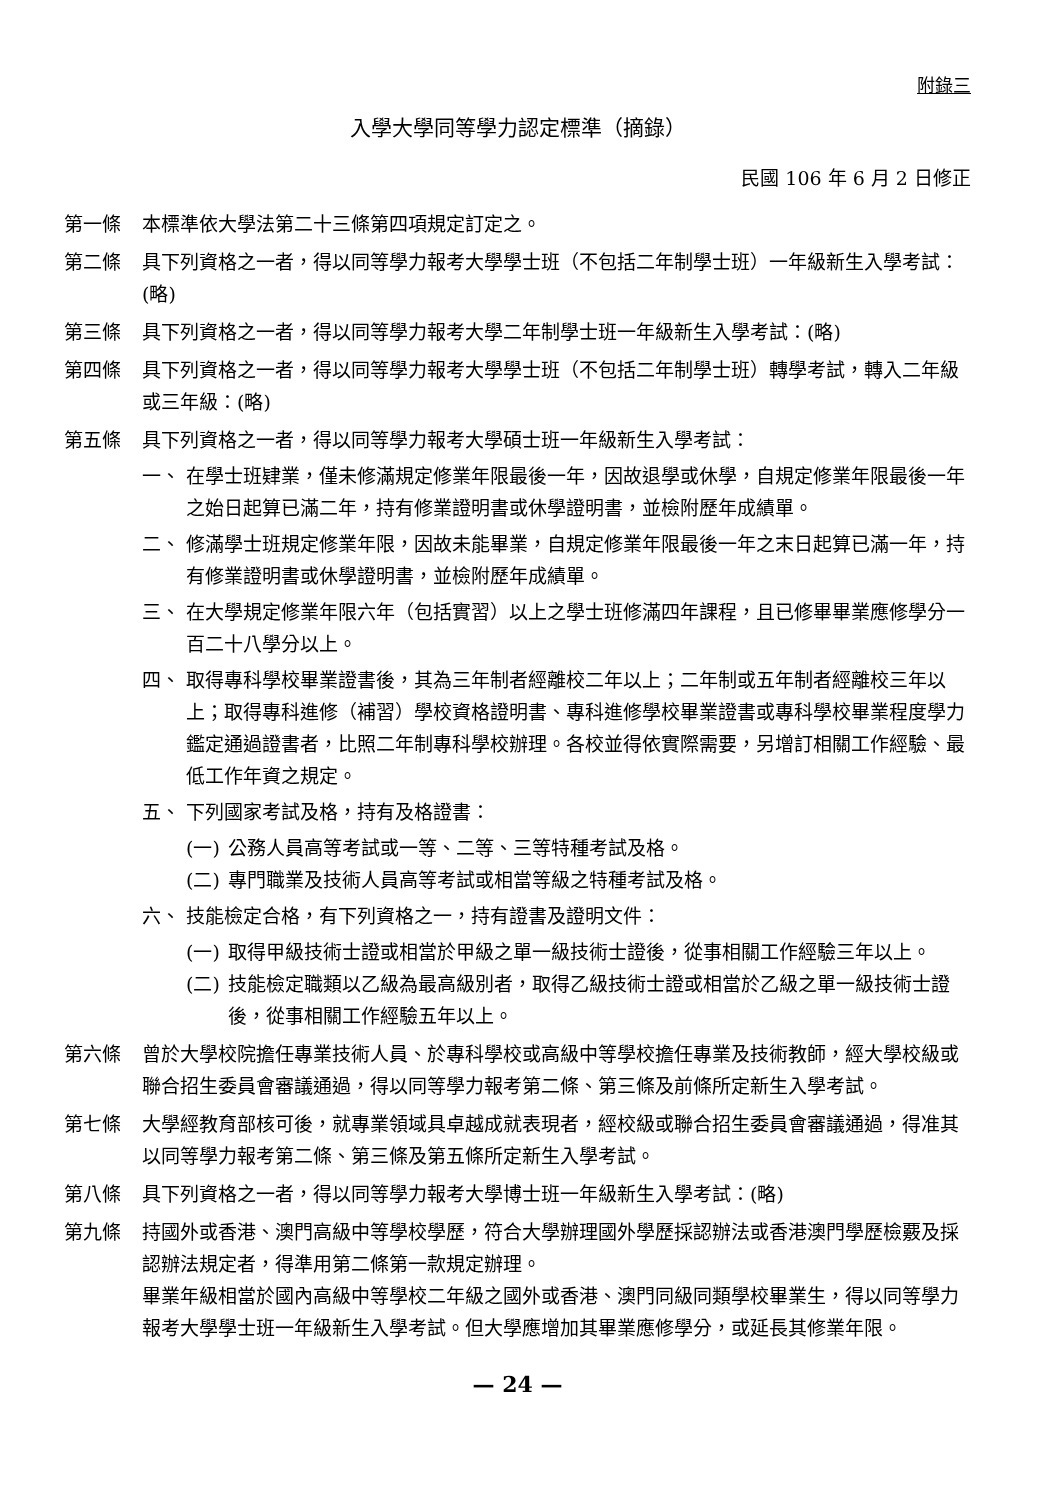附錄三
入學大學同等學力認定標準（摘錄）
民國 106 年 6 月 2 日修正
第一條 本標準依大學法第二十三條第四項規定訂定之。
第二條 具下列資格之一者，得以同等學力報考大學學士班（不包括二年制學士班）一年級新生入學考試：(略)
第三條 具下列資格之一者，得以同等學力報考大學二年制學士班一年級新生入學考試：(略)
第四條 具下列資格之一者，得以同等學力報考大學學士班（不包括二年制學士班）轉學考試，轉入二年級或三年級：(略)
第五條 具下列資格之一者，得以同等學力報考大學碩士班一年級新生入學考試：
一、 在學士班肄業，僅未修滿規定修業年限最後一年，因故退學或休學，自規定修業年限最後一年之始日起算已滿二年，持有修業證明書或休學證明書，並檢附歷年成績單。
二、 修滿學士班規定修業年限，因故未能畢業，自規定修業年限最後一年之末日起算已滿一年，持有修業證明書或休學證明書，並檢附歷年成績單。
三、 在大學規定修業年限六年（包括實習）以上之學士班修滿四年課程，且已修畢畢業應修學分一百二十八學分以上。
四、 取得專科學校畢業證書後，其為三年制者經離校二年以上；二年制或五年制者經離校三年以上；取得專科進修（補習）學校資格證明書、專科進修學校畢業證書或專科學校畢業程度學力鑑定通過證書者，比照二年制專科學校辦理。各校並得依實際需要，另增訂相關工作經驗、最低工作年資之規定。
五、 下列國家考試及格，持有及格證書：
(一) 公務人員高等考試或一等、二等、三等特種考試及格。
(二) 專門職業及技術人員高等考試或相當等級之特種考試及格。
六、 技能檢定合格，有下列資格之一，持有證書及證明文件：
(一) 取得甲級技術士證或相當於甲級之單一級技術士證後，從事相關工作經驗三年以上。
(二) 技能檢定職類以乙級為最高級別者，取得乙級技術士證或相當於乙級之單一級技術士證後，從事相關工作經驗五年以上。
第六條 曾於大學校院擔任專業技術人員、於專科學校或高級中等學校擔任專業及技術教師，經大學校級或聯合招生委員會審議通過，得以同等學力報考第二條、第三條及前條所定新生入學考試。
第七條 大學經教育部核可後，就專業領域具卓越成就表現者，經校級或聯合招生委員會審議通過，得准其以同等學力報考第二條、第三條及第五條所定新生入學考試。
第八條 具下列資格之一者，得以同等學力報考大學博士班一年級新生入學考試：(略)
第九條 持國外或香港、澳門高級中等學校學歷，符合大學辦理國外學歷採認辦法或香港澳門學歷檢覈及採認辦法規定者，得準用第二條第一款規定辦理。
畢業年級相當於國內高級中等學校二年級之國外或香港、澳門同級同類學校畢業生，得以同等學力報考大學學士班一年級新生入學考試。但大學應增加其畢業應修學分，或延長其修業年限。
— 24 —